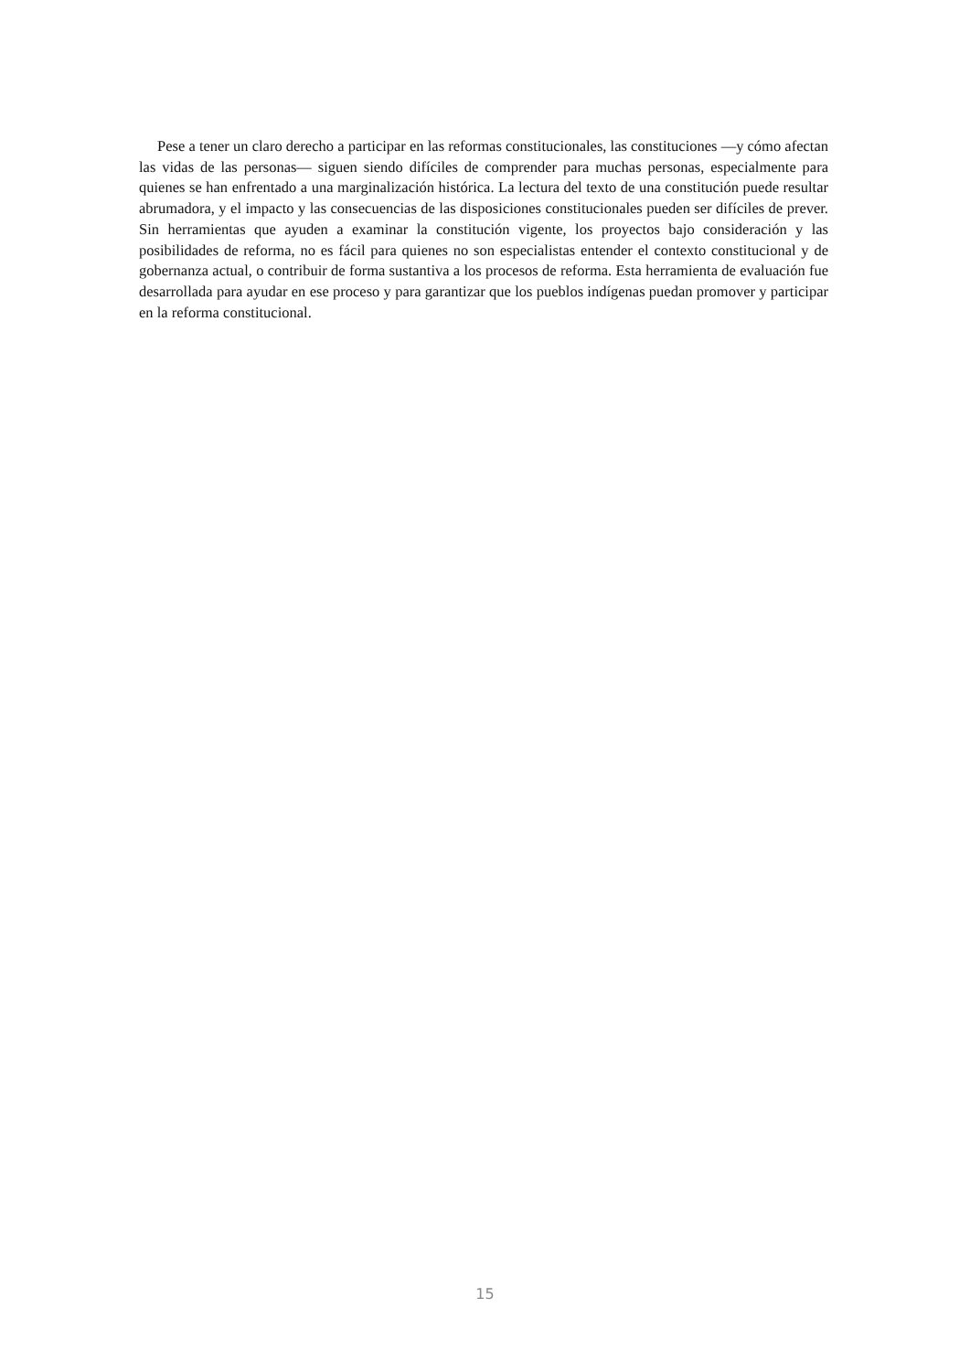Pese a tener un claro derecho a participar en las reformas constitucionales, las constituciones —y cómo afectan las vidas de las personas— siguen siendo difíciles de comprender para muchas personas, especialmente para quienes se han enfrentado a una marginalización histórica. La lectura del texto de una constitución puede resultar abrumadora, y el impacto y las consecuencias de las disposiciones constitucionales pueden ser difíciles de prever. Sin herramientas que ayuden a examinar la constitución vigente, los proyectos bajo consideración y las posibilidades de reforma, no es fácil para quienes no son especialistas entender el contexto constitucional y de gobernanza actual, o contribuir de forma sustantiva a los procesos de reforma. Esta herramienta de evaluación fue desarrollada para ayudar en ese proceso y para garantizar que los pueblos indígenas puedan promover y participar en la reforma constitucional.
15